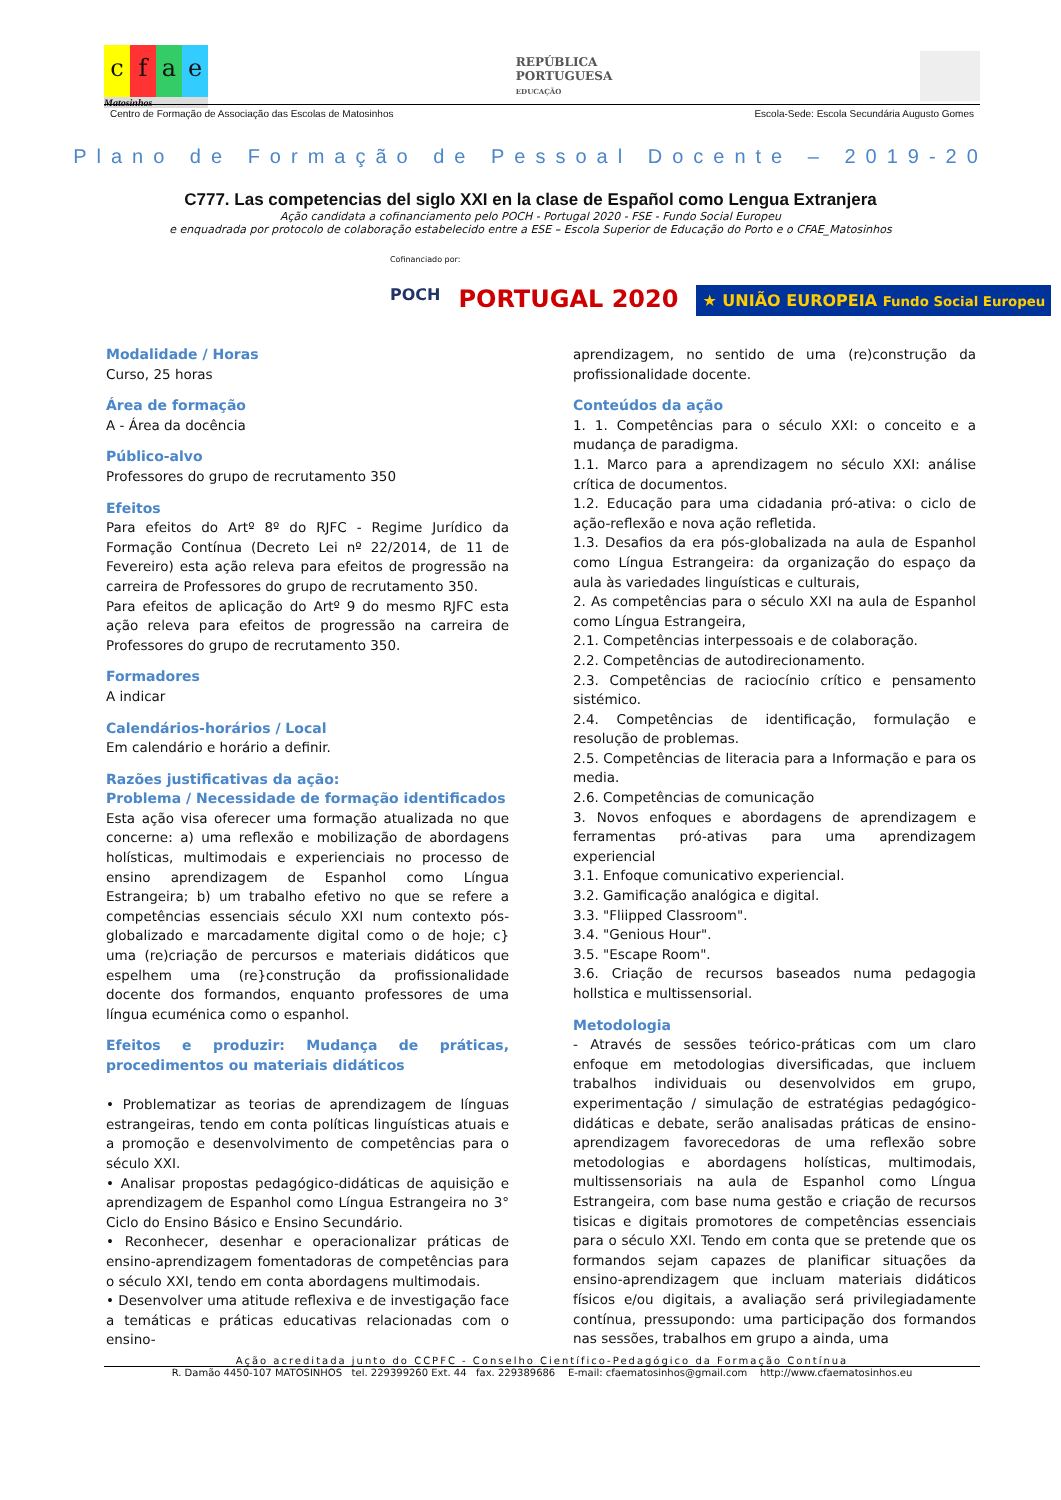cfae
Matosinhos
REPÚBLICA
PORTUGUESA
EDUCAÇÃO
Centro de Formação de Associação das Escolas de Matosinhos Escola-Sede: Escola Secundária Augusto Gomes
Plano de Formação de Pessoal Docente – 2019-20
C777. Las competencias del siglo XXI en la clase de Español como Lengua Extranjera
Ação candidata a cofinanciamento pelo POCH - Portugal 2020 - FSE - Fundo Social Europeu
e enquadrada por protocolo de colaboração estabelecido entre a ESE – Escola Superior de Educação do Porto e o CFAE_Matosinhos
Cofinanciado por:
POCH PORTUGAL 2020 ★ UNIÃO EUROPEIA Fundo Social Europeu
Modalidade / Horas
Curso, 25 horas
Área de formação
A - Área da docência
Público-alvo
Professores do grupo de recrutamento 350
Efeitos
Para efeitos do Artº 8º do RJFC - Regime Jurídico da Formação Contínua (Decreto Lei nº 22/2014, de 11 de Fevereiro) esta ação releva para efeitos de progressão na carreira de Professores do grupo de recrutamento 350.
Para efeitos de aplicação do Artº 9 do mesmo RJFC esta ação releva para efeitos de progressão na carreira de Professores do grupo de recrutamento 350.
Formadores
A indicar
Calendários-horários / Local
Em calendário e horário a definir.
Razões justificativas da ação:
Problema / Necessidade de formação identificados
Esta ação visa oferecer uma formação atualizada no que concerne: a) uma reflexão e mobilização de abordagens holísticas, multimodais e experienciais no processo de ensino aprendizagem de Espanhol como Língua Estrangeira; b) um trabalho efetivo no que se refere a competências essenciais século XXI num contexto pós-globalizado e marcadamente digital como o de hoje; c} uma (re)criação de percursos e materiais didáticos que espelhem uma (re}construção da profissionalidade docente dos formandos, enquanto professores de uma língua ecuménica como o espanhol.
Efeitos e produzir: Mudança de práticas, procedimentos ou materiais didáticos
• Problematizar as teorias de aprendizagem de línguas estrangeiras, tendo em conta políticas linguísticas atuais e a promoção e desenvolvimento de competências para o século XXI.
• Analisar propostas pedagógico-didáticas de aquisição e aprendizagem de Espanhol como Língua Estrangeira no 3° Ciclo do Ensino Básico e Ensino Secundário.
• Reconhecer, desenhar e operacionalizar práticas de ensino-aprendizagem fomentadoras de competências para o século XXI, tendo em conta abordagens multimodais.
• Desenvolver uma atitude reflexiva e de investigação face a temáticas e práticas educativas relacionadas com o ensino-
aprendizagem, no sentido de uma (re)construção da profissionalidade docente.
Conteúdos da ação
1. 1. Competências para o século XXI: o conceito e a mudança de paradigma.
1.1. Marco para a aprendizagem no século XXI: análise crítica de documentos.
1.2. Educação para uma cidadania pró-ativa: o ciclo de ação-reflexão e nova ação refletida.
1.3. Desafios da era pós-globalizada na aula de Espanhol como Língua Estrangeira: da organização do espaço da aula às variedades linguísticas e culturais,
2. As competências para o século XXI na aula de Espanhol como Língua Estrangeira,
2.1. Competências interpessoais e de colaboração.
2.2. Competências de autodirecionamento.
2.3. Competências de raciocínio crítico e pensamento sistémico.
2.4. Competências de identificação, formulação e resolução de problemas.
2.5. Competências de literacia para a Informação e para os media.
2.6. Competências de comunicação
3. Novos enfoques e abordagens de aprendizagem e ferramentas pró-ativas para uma aprendizagem experiencial
3.1. Enfoque comunicativo experiencial.
3.2. Gamificação analógica e digital.
3.3. "Fliipped Classroom".
3.4. "Genious Hour".
3.5. "Escape Room".
3.6. Criação de recursos baseados numa pedagogia hollstica e multissensorial.
Metodologia
- Através de sessões teórico-práticas com um claro enfoque em metodologias diversificadas, que incluem trabalhos individuais ou desenvolvidos em grupo, experimentação / simulação de estratégias pedagógico-didáticas e debate, serão analisadas práticas de ensino-aprendizagem favorecedoras de uma reflexão sobre metodologias e abordagens holísticas, multimodais, multissensoriais na aula de Espanhol como Língua Estrangeira, com base numa gestão e criação de recursos tisicas e digitais promotores de competências essenciais para o século XXI. Tendo em conta que se pretende que os formandos sejam capazes de planificar situações da ensino-aprendizagem que incluam materiais didáticos físicos e/ou digitais, a avaliação será privilegiadamente contínua, pressupondo: uma participação dos formandos nas sessões, trabalhos em grupo a ainda, uma
Ação acreditada junto do CCPFC - Conselho Científico-Pedagógico da Formação Contínua
R. Damão 4450-107 MATOSINHOS tel. 229399260 Ext. 44 fax. 229389686 E-mail: cfaematosinhos@gmail.com http://www.cfaematosinhos.eu